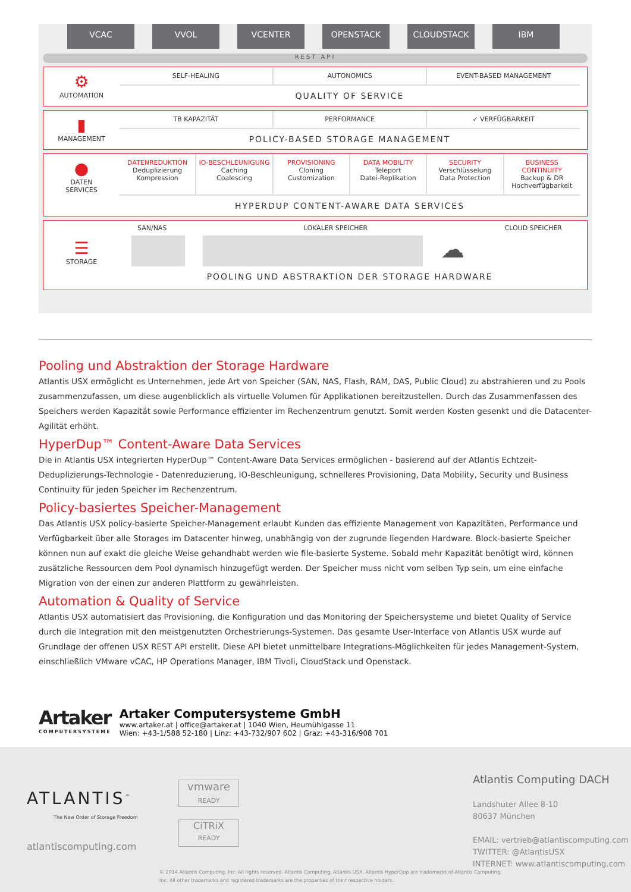VCAC VVOL VCENTER OPENSTACK CLOUDSTACK IBM
REST API
⚙
AUTOMATION
SELF-HEALING AUTONOMICS EVENT-BASED MANAGEMENT
QUALITY OF SERVICE
▮
MANAGEMENT
TB KAPAZITÄT PERFORMANCE ✓ VERFÜGBARKEIT
POLICY-BASED STORAGE MANAGEMENT
●
DATEN
SERVICES
DATENREDUKTION
Deduplizierung
Kompression
IO-BESCHLEUNIGUNG
Caching
Coalescing
PROVISIONING
Cloning
Customization
DATA MOBILITY
Teleport
Datei-Replikation
SECURITY
Verschlüsselung
Data Protection
BUSINESS CONTINUITY
Backup & DR
Hochverfügbarkeit
HYPERDUP CONTENT-AWARE DATA SERVICES
☰
STORAGE
SAN/NAS LOKALER SPEICHER CLOUD SPEICHER
☁
POOLING UND ABSTRAKTION DER STORAGE HARDWARE
Pooling und Abstraktion der Storage Hardware
Atlantis USX ermöglicht es Unternehmen, jede Art von Speicher (SAN, NAS, Flash, RAM, DAS, Public Cloud) zu abstrahieren und zu Pools zusammenzufassen, um diese augenblicklich als virtuelle Volumen für Applikationen bereitzustellen. Durch das Zusammenfassen des Speichers werden Kapazität sowie Performance effizienter im Rechenzentrum genutzt. Somit werden Kosten gesenkt und die Datacenter-Agilität erhöht.
HyperDup™ Content-Aware Data Services
Die in Atlantis USX integrierten HyperDup™ Content-Aware Data Services ermöglichen - basierend auf der Atlantis Echtzeit-Deduplizierungs-Technologie - Datenreduzierung, IO-Beschleunigung, schnelleres Provisioning, Data Mobility, Security und Business Continuity für jeden Speicher im Rechenzentrum.
Policy-basiertes Speicher-Management
Das Atlantis USX policy-basierte Speicher-Management erlaubt Kunden das effiziente Management von Kapazitäten, Performance und Verfügbarkeit über alle Storages im Datacenter hinweg, unabhängig von der zugrunde liegenden Hardware. Block-basierte Speicher können nun auf exakt die gleiche Weise gehandhabt werden wie file-basierte Systeme. Sobald mehr Kapazität benötigt wird, können zusätzliche Ressourcen dem Pool dynamisch hinzugefügt werden. Der Speicher muss nicht vom selben Typ sein, um eine einfache Migration von der einen zur anderen Plattform zu gewährleisten.
Automation & Quality of Service
Atlantis USX automatisiert das Provisioning, die Konfiguration und das Monitoring der Speichersysteme und bietet Quality of Service durch die Integration mit den meistgenutzten Orchestrierungs-Systemen. Das gesamte User-Interface von Atlantis USX wurde auf Grundlage der offenen USX REST API erstellt. Diese API bietet unmittelbare Integrations-Möglichkeiten für jedes Management-System, einschließlich VMware vCAC, HP Operations Manager, IBM Tivoli, CloudStack und Openstack.
Artaker
COMPUTERSYSTEME
Artaker Computersysteme GmbH
www.artaker.at | office@artaker.at | 1040 Wien, Heumühlgasse 11
Wien: +43-1/588 52-180 | Linz: +43-732/907 602 | Graz: +43-316/908 701
ATLANTIS<sup>™</sup>
The New Order of Storage Freedom
atlantiscomputing.com
vmware
READY
CiTRiX
READY
Atlantis Computing DACH
Landshuter Allee 8-10
80637 München
EMAIL: vertrieb@atlantiscomputing.com
TWITTER: @AtlantisUSX
INTERNET: www.atlantiscomputing.com
© 2014 Atlantis Computing, Inc. All rights reserved. Atlantis Computing, Atlantis USX, Atlantis HyperDup are trademarks of Atlantis Computing, Inc. All other trademarks and registered trademarks are the properties of their respective holders.